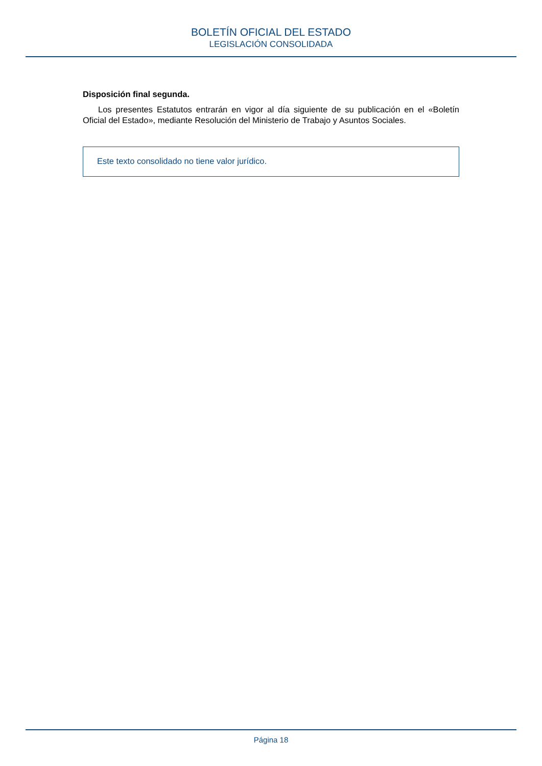BOLETÍN OFICIAL DEL ESTADO
LEGISLACIÓN CONSOLIDADA
Disposición final segunda.
Los presentes Estatutos entrarán en vigor al día siguiente de su publicación en el «Boletín Oficial del Estado», mediante Resolución del Ministerio de Trabajo y Asuntos Sociales.
Este texto consolidado no tiene valor jurídico.
Página 18